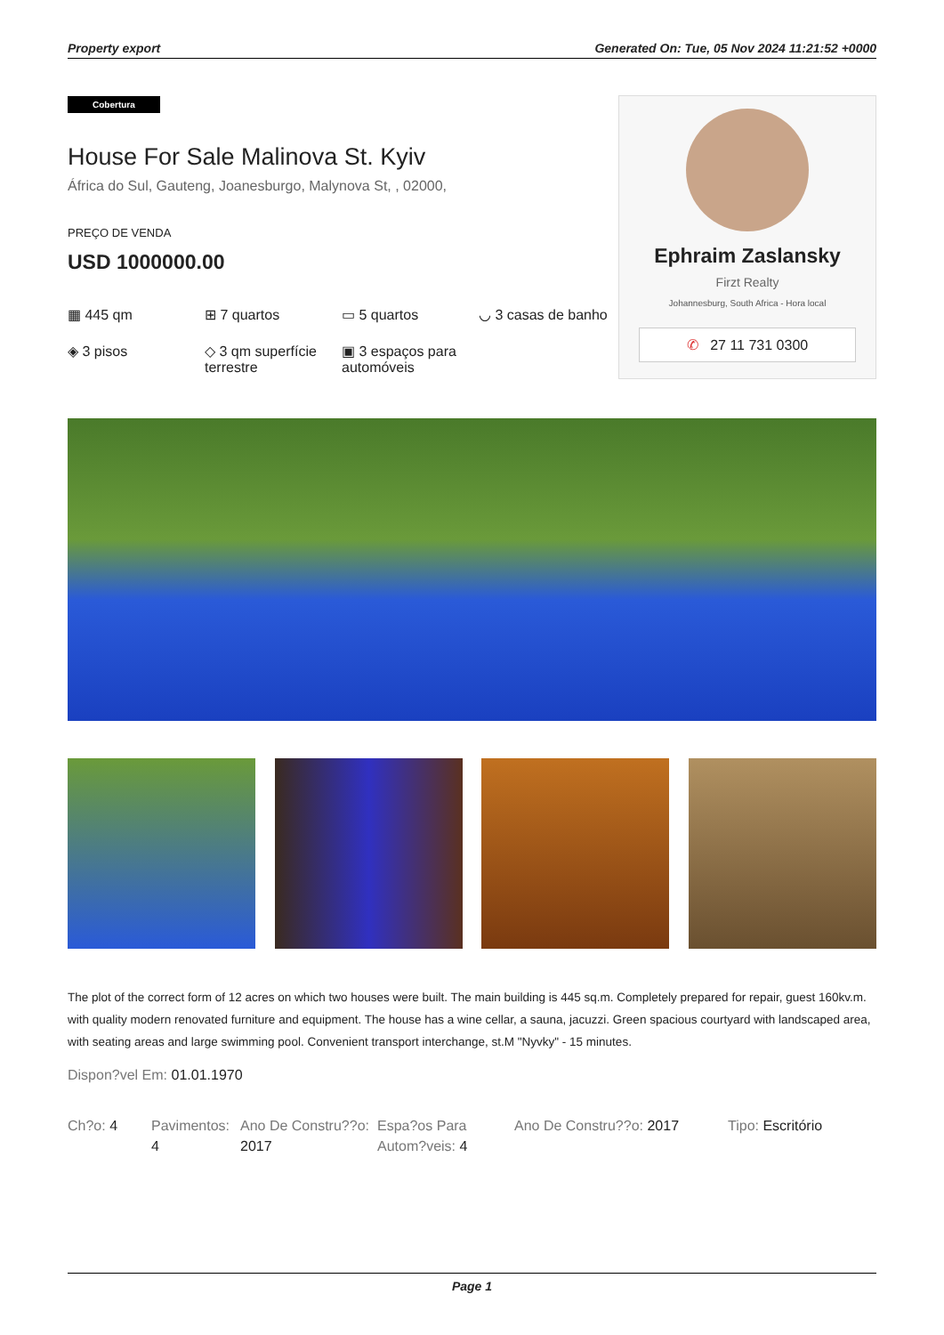Property export Generated On: Tue, 05 Nov 2024 11:21:52 +0000
Cobertura
House For Sale Malinova St. Kyiv
África do Sul, Gauteng, Joanesburgo, Malynova St, , 02000,
PREÇO DE VENDA
USD 1000000.00
▦ 445 qm
⊞ 7 quartos
▭ 5 quartos
◡ 3 casas de banho
◈ 3 pisos
◇ 3 qm superfície terrestre
▣ 3 espaços para automóveis
Ephraim Zaslansky
Firzt Realty
Johannesburg, South Africa - Hora local
✆ 27 11 731 0300
The plot of the correct form of 12 acres on which two houses were built. The main building is 445 sq.m. Completely prepared for repair, guest 160kv.m. with quality modern renovated furniture and equipment. The house has a wine cellar, a sauna, jacuzzi. Green spacious courtyard with landscaped area, with seating areas and large swimming pool. Convenient transport interchange, st.M "Nyvky" - 15 minutes.
Dispon?vel Em: 01.01.1970
Ch?o: 4
Pavimentos: 4
Ano De Constru??o: 2017
Espa?os Para Autom?veis: 4
Ano De Constru??o: 2017
Tipo: Escritório
Page 1